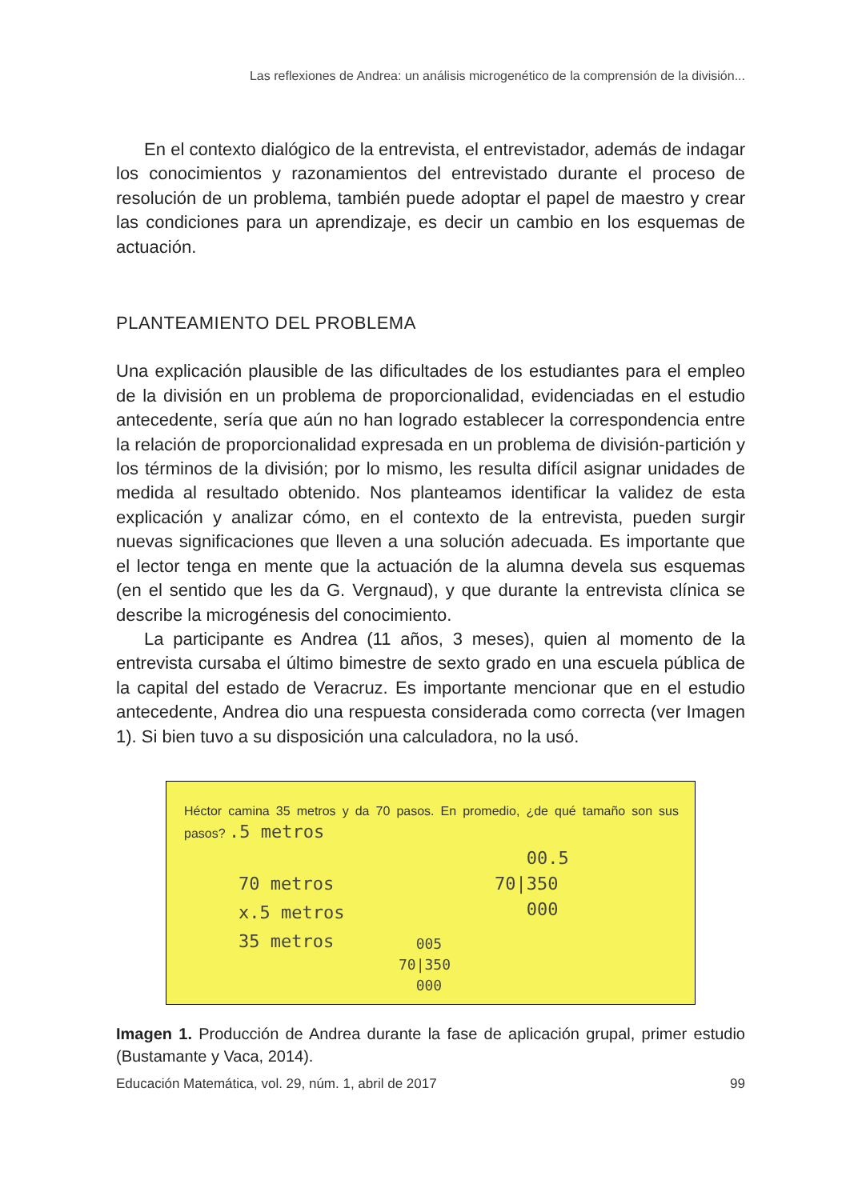Las reflexiones de Andrea: un análisis microgenético de la comprensión de la división...
En el contexto dialógico de la entrevista, el entrevistador, además de indagar los conocimientos y razonamientos del entrevistado durante el proceso de resolución de un problema, también puede adoptar el papel de maestro y crear las condiciones para un aprendizaje, es decir un cambio en los esquemas de actuación.
PLANTEAMIENTO DEL PROBLEMA
Una explicación plausible de las dificultades de los estudiantes para el empleo de la división en un problema de proporcionalidad, evidenciadas en el estudio antecedente, sería que aún no han logrado establecer la correspondencia entre la relación de proporcionalidad expresada en un problema de división-partición y los términos de la división; por lo mismo, les resulta difícil asignar unidades de medida al resultado obtenido. Nos planteamos identificar la validez de esta explicación y analizar cómo, en el contexto de la entrevista, pueden surgir nuevas significaciones que lleven a una solución adecuada. Es importante que el lector tenga en mente que la actuación de la alumna devela sus esquemas (en el sentido que les da G. Vergnaud), y que durante la entrevista clínica se describe la microgénesis del conocimiento.
La participante es Andrea (11 años, 3 meses), quien al momento de la entrevista cursaba el último bimestre de sexto grado en una escuela pública de la capital del estado de Veracruz. Es importante mencionar que en el estudio antecedente, Andrea dio una respuesta considerada como correcta (ver Imagen 1). Si bien tuvo a su disposición una calculadora, no la usó.
Héctor camina 35 metros y da 70 pasos. En promedio, ¿de qué tamaño son sus pasos? .5 metros
70 metros
x.5 metros
35 metros
00.5
70|350
000
005
70|350
000
Imagen 1. Producción de Andrea durante la fase de aplicación grupal, primer estudio (Bustamante y Vaca, 2014).
Educación Matemática, vol. 29, núm. 1, abril de 2017 99